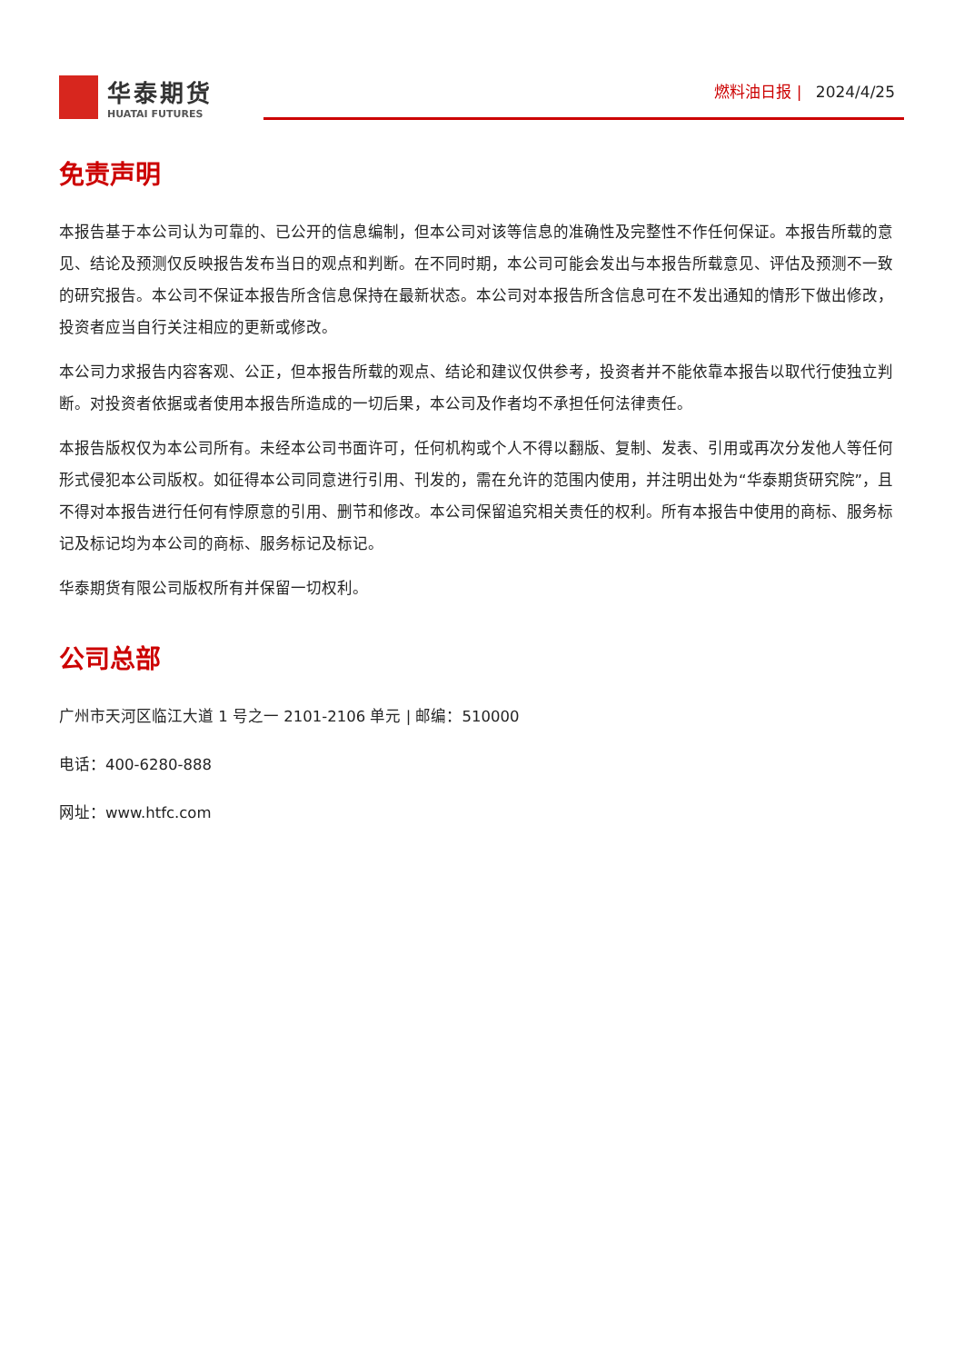华泰期货
HUATAI FUTURES
燃料油日报 | 2024/4/25
免责声明
本报告基于本公司认为可靠的、已公开的信息编制，但本公司对该等信息的准确性及完整性不作任何保证。本报告所载的意见、结论及预测仅反映报告发布当日的观点和判断。在不同时期，本公司可能会发出与本报告所载意见、评估及预测不一致的研究报告。本公司不保证本报告所含信息保持在最新状态。本公司对本报告所含信息可在不发出通知的情形下做出修改， 投资者应当自行关注相应的更新或修改。
本公司力求报告内容客观、公正，但本报告所载的观点、结论和建议仅供参考，投资者并不能依靠本报告以取代行使独立判断。对投资者依据或者使用本报告所造成的一切后果，本公司及作者均不承担任何法律责任。
本报告版权仅为本公司所有。未经本公司书面许可，任何机构或个人不得以翻版、复制、发表、引用或再次分发他人等任何形式侵犯本公司版权。如征得本公司同意进行引用、刊发的，需在允许的范围内使用，并注明出处为“华泰期货研究院”，且不得对本报告进行任何有悖原意的引用、删节和修改。本公司保留追究相关责任的权利。所有本报告中使用的商标、服务标记及标记均为本公司的商标、服务标记及标记。
华泰期货有限公司版权所有并保留一切权利。
公司总部
广州市天河区临江大道 1 号之一 2101-2106 单元 | 邮编：510000
电话：400-6280-888
网址：www.htfc.com